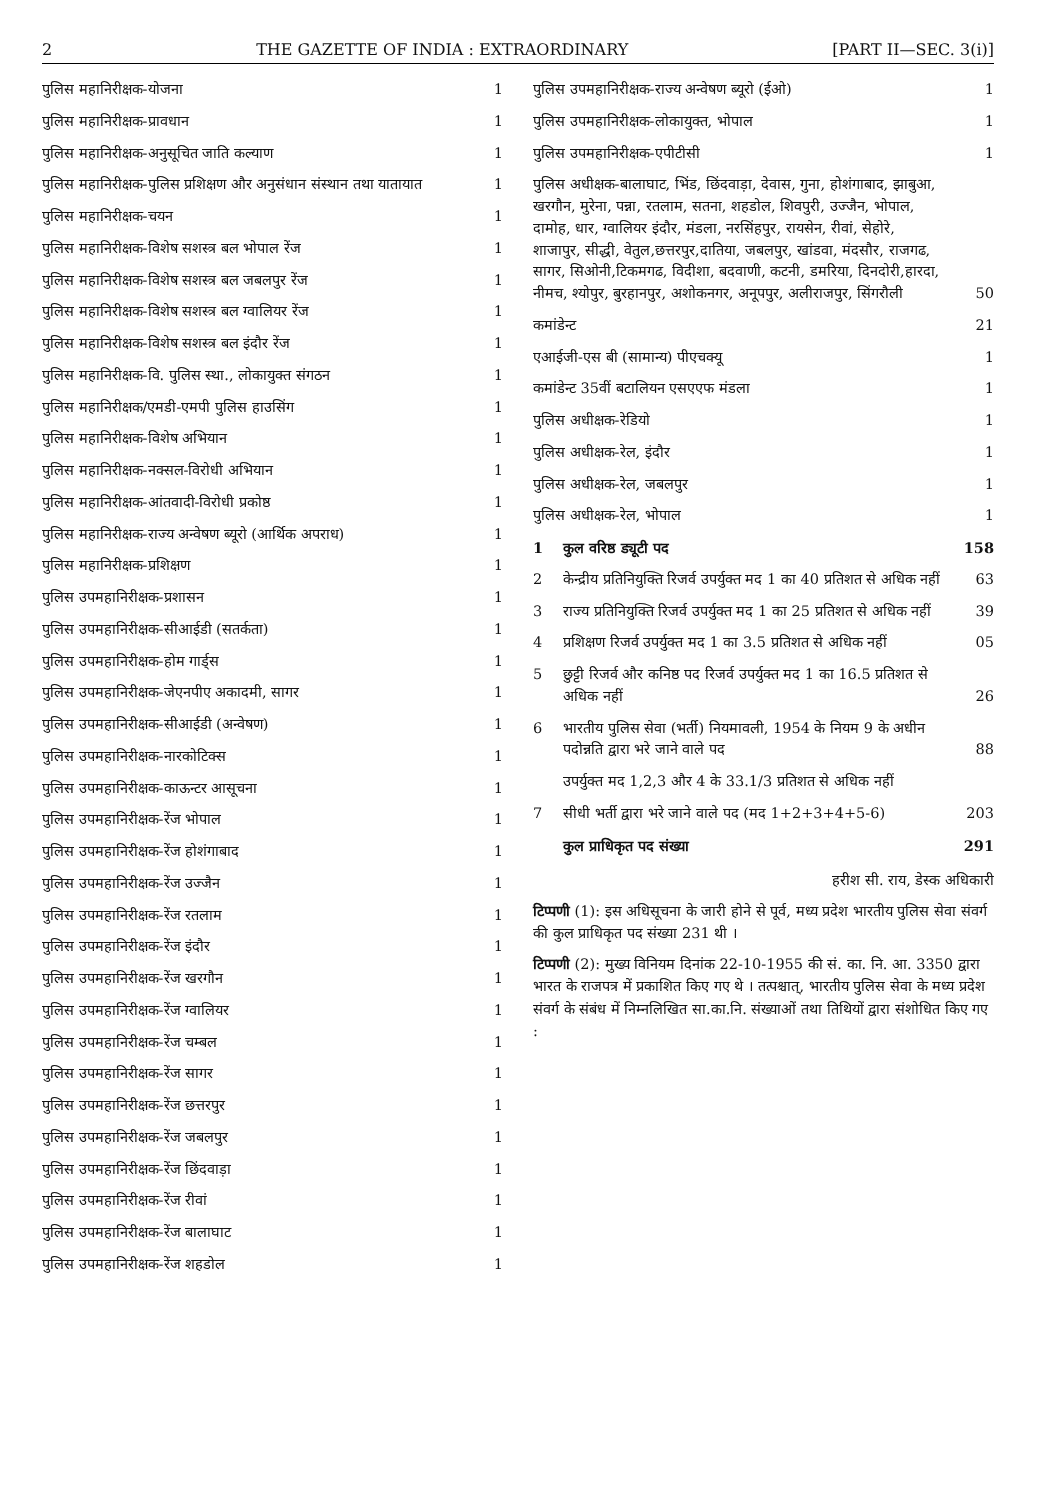2 THE GAZETTE OF INDIA : EXTRAORDINARY [PART II—SEC. 3(i)]
| पुलिस महानिरीक्षक-योजना | 1 |
| पुलिस महानिरीक्षक-प्रावधान | 1 |
| पुलिस महानिरीक्षक-अनुसूचित जाति कल्याण | 1 |
| पुलिस महानिरीक्षक-पुलिस प्रशिक्षण और अनुसंधान संस्थान तथा यातायात | 1 |
| पुलिस महानिरीक्षक-चयन | 1 |
| पुलिस महानिरीक्षक-विशेष सशस्त्र बल भोपाल रेंज | 1 |
| पुलिस महानिरीक्षक-विशेष सशस्त्र बल जबलपुर रेंज | 1 |
| पुलिस महानिरीक्षक-विशेष सशस्त्र बल ग्वालियर रेंज | 1 |
| पुलिस महानिरीक्षक-विशेष सशस्त्र बल इंदौर रेंज | 1 |
| पुलिस महानिरीक्षक-वि. पुलिस स्था., लोकायुक्त संगठन | 1 |
| पुलिस महानिरीक्षक/एमडी-एमपी पुलिस हाउसिंग | 1 |
| पुलिस महानिरीक्षक-विशेष अभियान | 1 |
| पुलिस महानिरीक्षक-नक्सल-विरोधी अभियान | 1 |
| पुलिस महानिरीक्षक-आंतवादी-विरोधी प्रकोष्ठ | 1 |
| पुलिस महानिरीक्षक-राज्य अन्वेषण ब्यूरो (आर्थिक अपराध) | 1 |
| पुलिस महानिरीक्षक-प्रशिक्षण | 1 |
| पुलिस उपमहानिरीक्षक-प्रशासन | 1 |
| पुलिस उपमहानिरीक्षक-सीआईडी (सतर्कता) | 1 |
| पुलिस उपमहानिरीक्षक-होम गार्ड्स | 1 |
| पुलिस उपमहानिरीक्षक-जेएनपीए अकादमी, सागर | 1 |
| पुलिस उपमहानिरीक्षक-सीआईडी (अन्वेषण) | 1 |
| पुलिस उपमहानिरीक्षक-नारकोटिक्स | 1 |
| पुलिस उपमहानिरीक्षक-काऊन्टर आसूचना | 1 |
| पुलिस उपमहानिरीक्षक-रेंज भोपाल | 1 |
| पुलिस उपमहानिरीक्षक-रेंज होशंगाबाद | 1 |
| पुलिस उपमहानिरीक्षक-रेंज उज्जैन | 1 |
| पुलिस उपमहानिरीक्षक-रेंज रतलाम | 1 |
| पुलिस उपमहानिरीक्षक-रेंज इंदौर | 1 |
| पुलिस उपमहानिरीक्षक-रेंज खरगौन | 1 |
| पुलिस उपमहानिरीक्षक-रेंज ग्वालियर | 1 |
| पुलिस उपमहानिरीक्षक-रेंज चम्बल | 1 |
| पुलिस उपमहानिरीक्षक-रेंज सागर | 1 |
| पुलिस उपमहानिरीक्षक-रेंज छत्तरपुर | 1 |
| पुलिस उपमहानिरीक्षक-रेंज जबलपुर | 1 |
| पुलिस उपमहानिरीक्षक-रेंज छिंदवाड़ा | 1 |
| पुलिस उपमहानिरीक्षक-रेंज रीवां | 1 |
| पुलिस उपमहानिरीक्षक-रेंज बालाघाट | 1 |
| पुलिस उपमहानिरीक्षक-रेंज शहडोल | 1 |
| पुलिस उपमहानिरीक्षक-राज्य अन्वेषण ब्यूरो (ईओ) | | 1 |
| पुलिस उपमहानिरीक्षक-लोकायुक्त, भोपाल | | 1 |
| पुलिस उपमहानिरीक्षक-एपीटीसी | | 1 |
| पुलिस अधीक्षक-बालाघाट, भिंड, छिंदवाड़ा, देवास, गुना, होशंगाबाद, झाबुआ, खरगौन, मुरेना, पन्ना, रतलाम, सतना, शहडोल, शिवपुरी, उज्जैन, भोपाल, दामोह, धार, ग्वालियर इंदौर, मंडला, नरसिंहपुर, रायसेन, रीवां, सेहोरे, शाजापुर, सीद्धी, वेतुल,छत्तरपुर,दातिया, जबलपुर, खांडवा, मंदसौर, राजगढ, सागर, सिओनी,टिकमगढ, विदीशा, बदवाणी, कटनी, डमरिया, दिनदोरी,हारदा, नीमच, श्योपुर, बुरहानपुर, अशोकनगर, अनूपपुर, अलीराजपुर, सिंगरौली | | 50 |
| कमांडेन्ट | | 21 |
| एआईजी-एस बी (सामान्य) पीएचक्यू | | 1 |
| कमांडेन्ट 35वीं बटालियन एसएएफ मंडला | | 1 |
| पुलिस अधीक्षक-रेडियो | | 1 |
| पुलिस अधीक्षक-रेल, इंदौर | | 1 |
| पुलिस अधीक्षक-रेल, जबलपुर | | 1 |
| पुलिस अधीक्षक-रेल, भोपाल | | 1 |
| 1 | कुल वरिष्ठ ड्यूटी पद | 158 |
| 2 | केन्द्रीय प्रतिनियुक्ति रिजर्व उपर्युक्त मद 1 का 40 प्रतिशत से अधिक नहीं | 63 |
| 3 | राज्य प्रतिनियुक्ति रिजर्व उपर्युक्त मद 1 का 25 प्रतिशत से अधिक नहीं | 39 |
| 4 | प्रशिक्षण रिजर्व उपर्युक्त मद 1 का 3.5 प्रतिशत से अधिक नहीं | 05 |
| 5 | छुट्टी रिजर्व और कनिष्ठ पद रिजर्व उपर्युक्त मद 1 का 16.5 प्रतिशत से अधिक नहीं | 26 |
| 6 | भारतीय पुलिस सेवा (भर्ती) नियमावली, 1954 के नियम 9 के अधीन पदोन्नति द्वारा भरे जाने वाले पद | 88 |
| | उपर्युक्त मद 1,2,3 और 4 के 33.1/3 प्रतिशत से अधिक नहीं | |
| 7 | सीधी भर्ती द्वारा भरे जाने वाले पद (मद 1+2+3+4+5-6) | 203 |
| | कुल प्राधिकृत पद संख्या | 291 |
हरीश सी. राय, डेस्क अधिकारी
टिप्पणी (1): इस अधिसूचना के जारी होने से पूर्व, मध्य प्रदेश भारतीय पुलिस सेवा संवर्ग की कुल प्राधिकृत पद संख्या 231 थी ।
टिप्पणी (2): मुख्य विनियम दिनांक 22-10-1955 की सं. का. नि. आ. 3350 द्वारा भारत के राजपत्र में प्रकाशित किए गए थे । तत्पश्चात्, भारतीय पुलिस सेवा के मध्य प्रदेश संवर्ग के संबंध में निम्नलिखित सा.का.नि. संख्याओं तथा तिथियों द्वारा संशोधित किए गए :